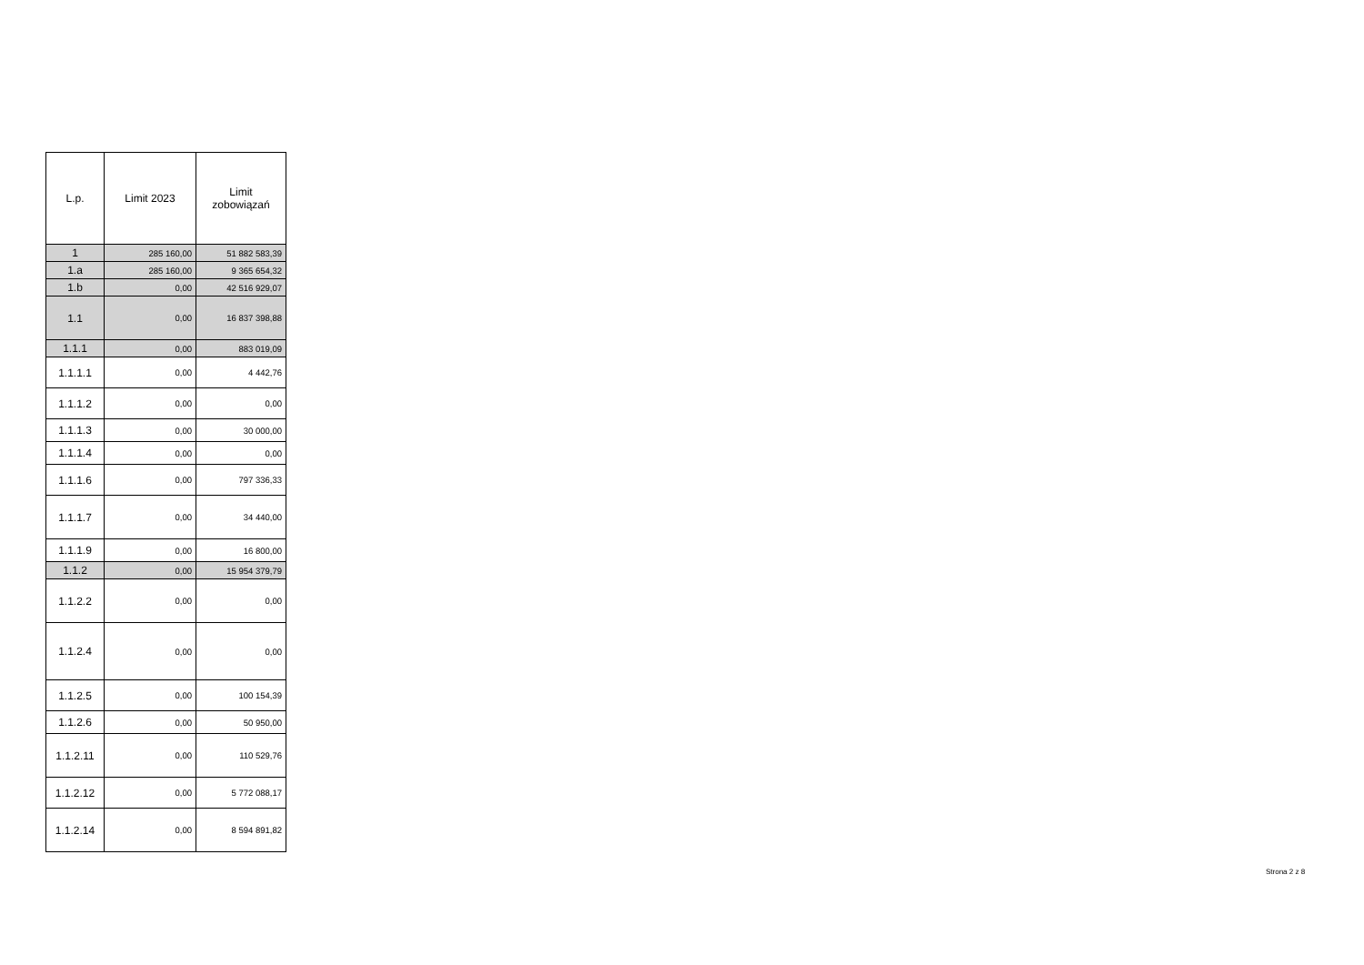| L.p. | Limit 2023 | Limit zobowiązań |
| --- | --- | --- |
| 1 | 285 160,00 | 51 882 583,39 |
| 1.a | 285 160,00 | 9 365 654,32 |
| 1.b | 0,00 | 42 516 929,07 |
| 1.1 | 0,00 | 16 837 398,88 |
| 1.1.1 | 0,00 | 883 019,09 |
| 1.1.1.1 | 0,00 | 4 442,76 |
| 1.1.1.2 | 0,00 | 0,00 |
| 1.1.1.3 | 0,00 | 30 000,00 |
| 1.1.1.4 | 0,00 | 0,00 |
| 1.1.1.6 | 0,00 | 797 336,33 |
| 1.1.1.7 | 0,00 | 34 440,00 |
| 1.1.1.9 | 0,00 | 16 800,00 |
| 1.1.2 | 0,00 | 15 954 379,79 |
| 1.1.2.2 | 0,00 | 0,00 |
| 1.1.2.4 | 0,00 | 0,00 |
| 1.1.2.5 | 0,00 | 100 154,39 |
| 1.1.2.6 | 0,00 | 50 950,00 |
| 1.1.2.11 | 0,00 | 110 529,76 |
| 1.1.2.12 | 0,00 | 5 772 088,17 |
| 1.1.2.14 | 0,00 | 8 594 891,82 |
Strona 2 z 8